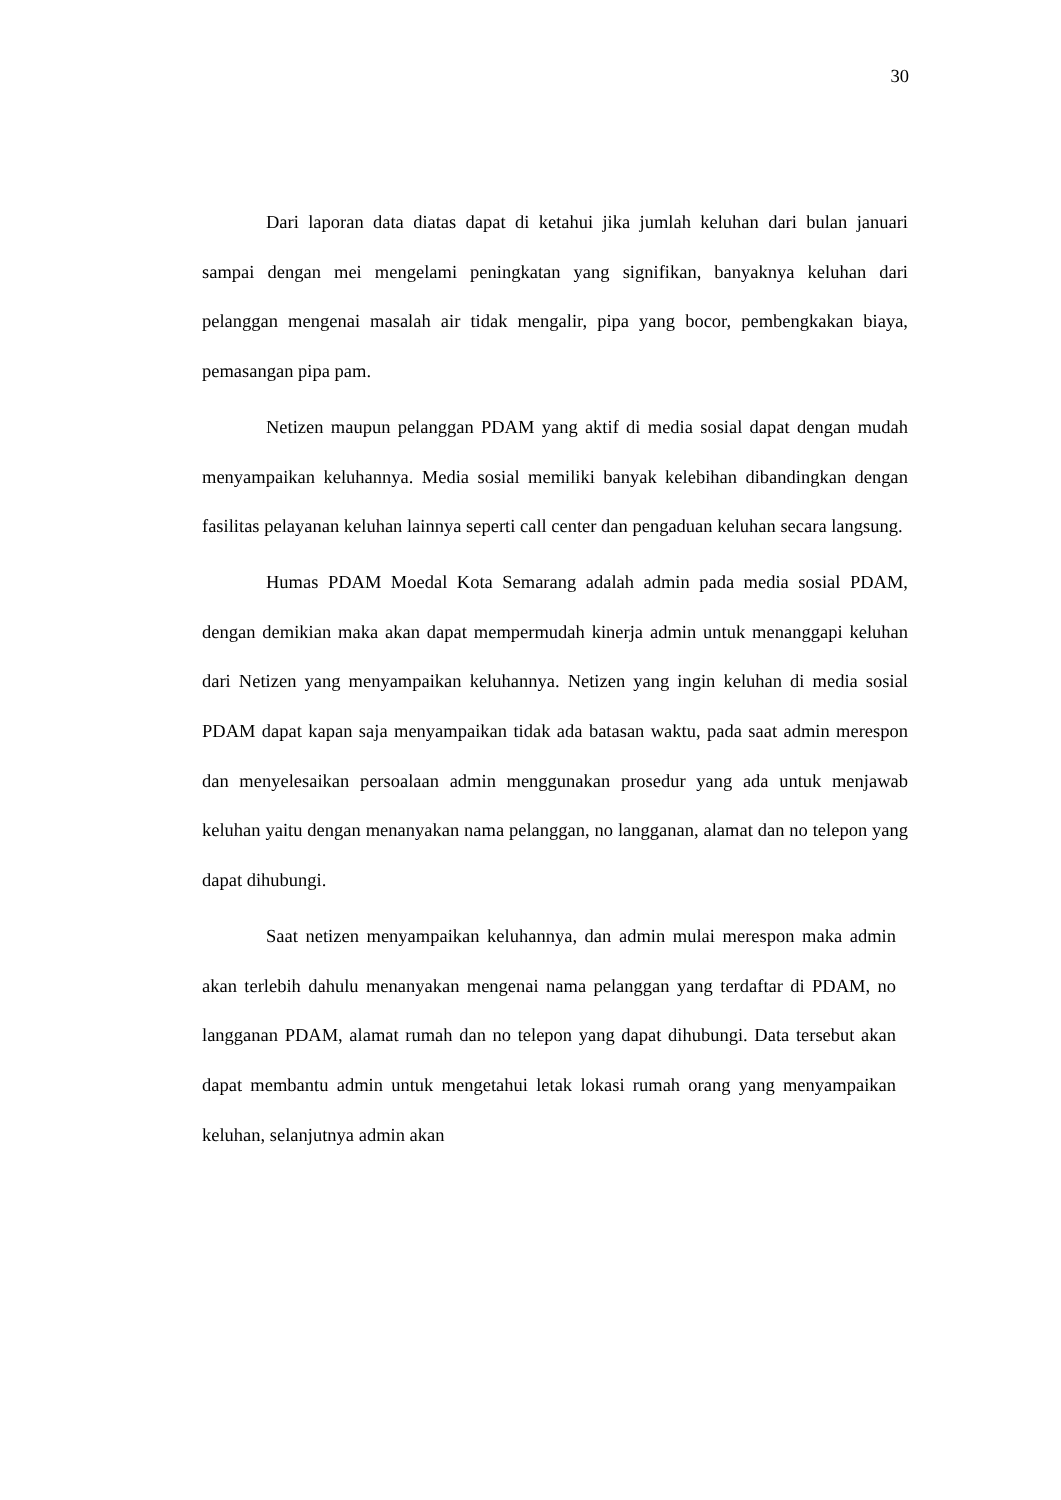30
Dari laporan data diatas dapat di ketahui jika jumlah keluhan dari bulan januari sampai dengan mei mengelami peningkatan yang signifikan, banyaknya keluhan dari pelanggan mengenai masalah air tidak mengalir, pipa yang bocor, pembengkakan biaya, pemasangan pipa pam.
Netizen maupun pelanggan PDAM yang aktif di media sosial dapat dengan mudah menyampaikan keluhannya. Media sosial memiliki banyak kelebihan dibandingkan dengan fasilitas pelayanan keluhan lainnya seperti call center dan pengaduan keluhan secara langsung.
Humas PDAM Moedal Kota Semarang adalah admin pada media sosial PDAM, dengan demikian maka akan dapat mempermudah kinerja admin untuk menanggapi keluhan dari Netizen yang menyampaikan keluhannya. Netizen yang ingin keluhan di media sosial PDAM dapat kapan saja menyampaikan tidak ada batasan waktu, pada saat admin merespon dan menyelesaikan persoalaan admin menggunakan prosedur yang ada untuk menjawab keluhan yaitu dengan menanyakan nama pelanggan, no langganan, alamat dan no telepon yang dapat dihubungi.
Saat netizen menyampaikan keluhannya, dan admin mulai merespon maka admin akan terlebih dahulu menanyakan mengenai nama pelanggan yang terdaftar di PDAM, no langganan PDAM, alamat rumah dan no telepon yang dapat dihubungi. Data tersebut akan dapat membantu admin untuk mengetahui letak lokasi rumah orang yang menyampaikan keluhan, selanjutnya admin akan